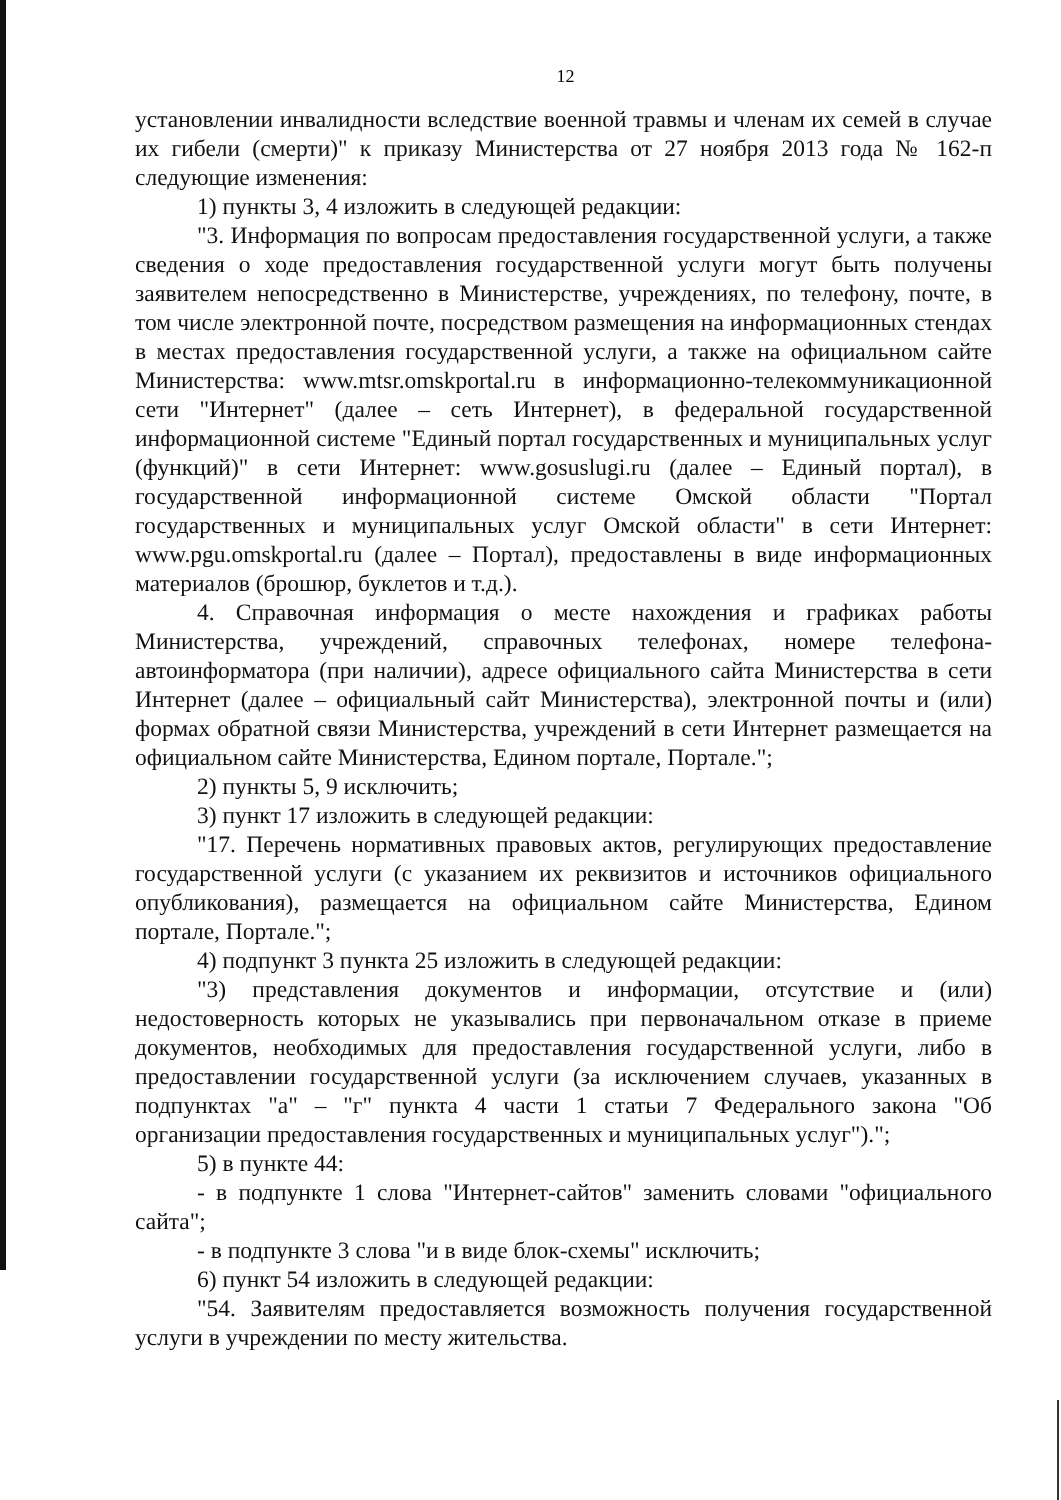12
установлении инвалидности вследствие военной травмы и членам их семей в случае их гибели (смерти)" к приказу Министерства от 27 ноября 2013 года № 162-п следующие изменения:
1) пункты 3, 4 изложить в следующей редакции:
"3. Информация по вопросам предоставления государственной услуги, а также сведения о ходе предоставления государственной услуги могут быть получены заявителем непосредственно в Министерстве, учреждениях, по телефону, почте, в том числе электронной почте, посредством размещения на информационных стендах в местах предоставления государственной услуги, а также на официальном сайте Министерства: www.mtsr.omskportal.ru в информационно-телекоммуникационной сети "Интернет" (далее – сеть Интернет), в федеральной государственной информационной системе "Единый портал государственных и муниципальных услуг (функций)" в сети Интернет: www.gosuslugi.ru (далее – Единый портал), в государственной информационной системе Омской области "Портал государственных и муниципальных услуг Омской области" в сети Интернет: www.pgu.omskportal.ru (далее – Портал), предоставлены в виде информационных материалов (брошюр, буклетов и т.д.).
4. Справочная информация о месте нахождения и графиках работы Министерства, учреждений, справочных телефонах, номере телефона-автоинформатора (при наличии), адресе официального сайта Министерства в сети Интернет (далее – официальный сайт Министерства), электронной почты и (или) формах обратной связи Министерства, учреждений в сети Интернет размещается на официальном сайте Министерства, Едином портале, Портале.";
2) пункты 5, 9 исключить;
3) пункт 17 изложить в следующей редакции:
"17. Перечень нормативных правовых актов, регулирующих предоставление государственной услуги (с указанием их реквизитов и источников официального опубликования), размещается на официальном сайте Министерства, Едином портале, Портале.";
4) подпункт 3 пункта 25 изложить в следующей редакции:
"3) представления документов и информации, отсутствие и (или) недостоверность которых не указывались при первоначальном отказе в приеме документов, необходимых для предоставления государственной услуги, либо в предоставлении государственной услуги (за исключением случаев, указанных в подпунктах "а" – "г" пункта 4 части 1 статьи 7 Федерального закона "Об организации предоставления государственных и муниципальных услуг").";
5) в пункте 44:
- в подпункте 1 слова "Интернет-сайтов" заменить словами "официального сайта";
- в подпункте 3 слова "и в виде блок-схемы" исключить;
6) пункт 54 изложить в следующей редакции:
"54. Заявителям предоставляется возможность получения государственной услуги в учреждении по месту жительства.